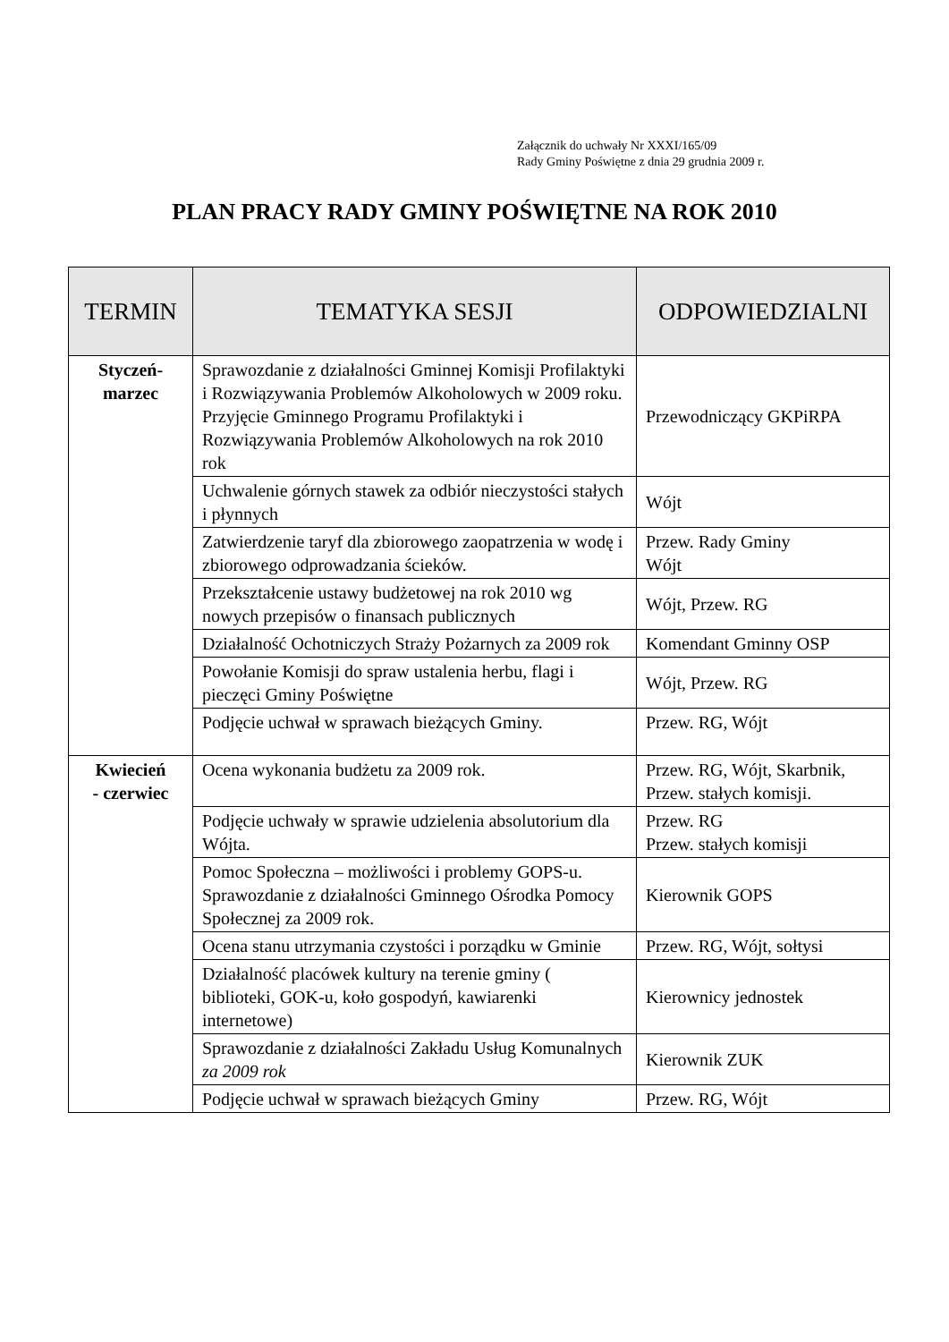Załącznik do uchwały Nr XXXI/165/09
Rady Gminy Poświętne z dnia 29 grudnia 2009 r.
PLAN PRACY RADY GMINY POŚWIĘTNE NA ROK 2010
| TERMIN | TEMATYKA SESJI | ODPOWIEDZIALNI |
| --- | --- | --- |
| Styczeń- marzec | Sprawozdanie z działalności Gminnej Komisji Profilaktyki i Rozwiązywania Problemów Alkoholowych w 2009 roku. Przyjęcie Gminnego Programu Profilaktyki i Rozwiązywania Problemów Alkoholowych na rok 2010 rok | Przewodniczący GKPiRPA |
| | Uchwalenie górnych stawek za odbiór nieczystości stałych i płynnych | Wójt |
| | Zatwierdzenie taryf dla zbiorowego zaopatrzenia w wodę i zbiorowego odprowadzania ścieków. | Przew. Rady Gminy Wójt |
| | Przekształcenie ustawy budżetowej na rok 2010 wg nowych przepisów o finansach publicznych | Wójt, Przew. RG |
| | Działalność Ochotniczych Straży Pożarnych za 2009 rok | Komendant Gminny OSP |
| | Powołanie Komisji do spraw ustalenia herbu, flagi i pieczęci Gminy Poświętne | Wójt, Przew. RG |
| | Podjęcie uchwał w sprawach bieżących Gminy. | Przew. RG, Wójt |
| Kwiecień - czerwiec | Ocena wykonania budżetu za 2009 rok. | Przew. RG, Wójt, Skarbnik, Przew. stałych komisji. |
| | Podjęcie uchwały w sprawie udzielenia absolutorium dla Wójta. | Przew. RG Przew. stałych komisji |
| | Pomoc Społeczna – możliwości i problemy GOPS-u. Sprawozdanie z działalności Gminnego Ośrodka Pomocy Społecznej za 2009 rok. | Kierownik GOPS |
| | Ocena stanu utrzymania czystości i porządku w Gminie | Przew. RG, Wójt, sołtysi |
| | Działalność placówek kultury na terenie gminy ( biblioteki, GOK-u, koło gospodyń, kawiarenki internetowe) | Kierownicy jednostek |
| | Sprawozdanie z działalności Zakładu Usług Komunalnych za 2009 rok | Kierownik ZUK |
| | Podjęcie uchwał w sprawach bieżących Gminy | Przew. RG, Wójt |